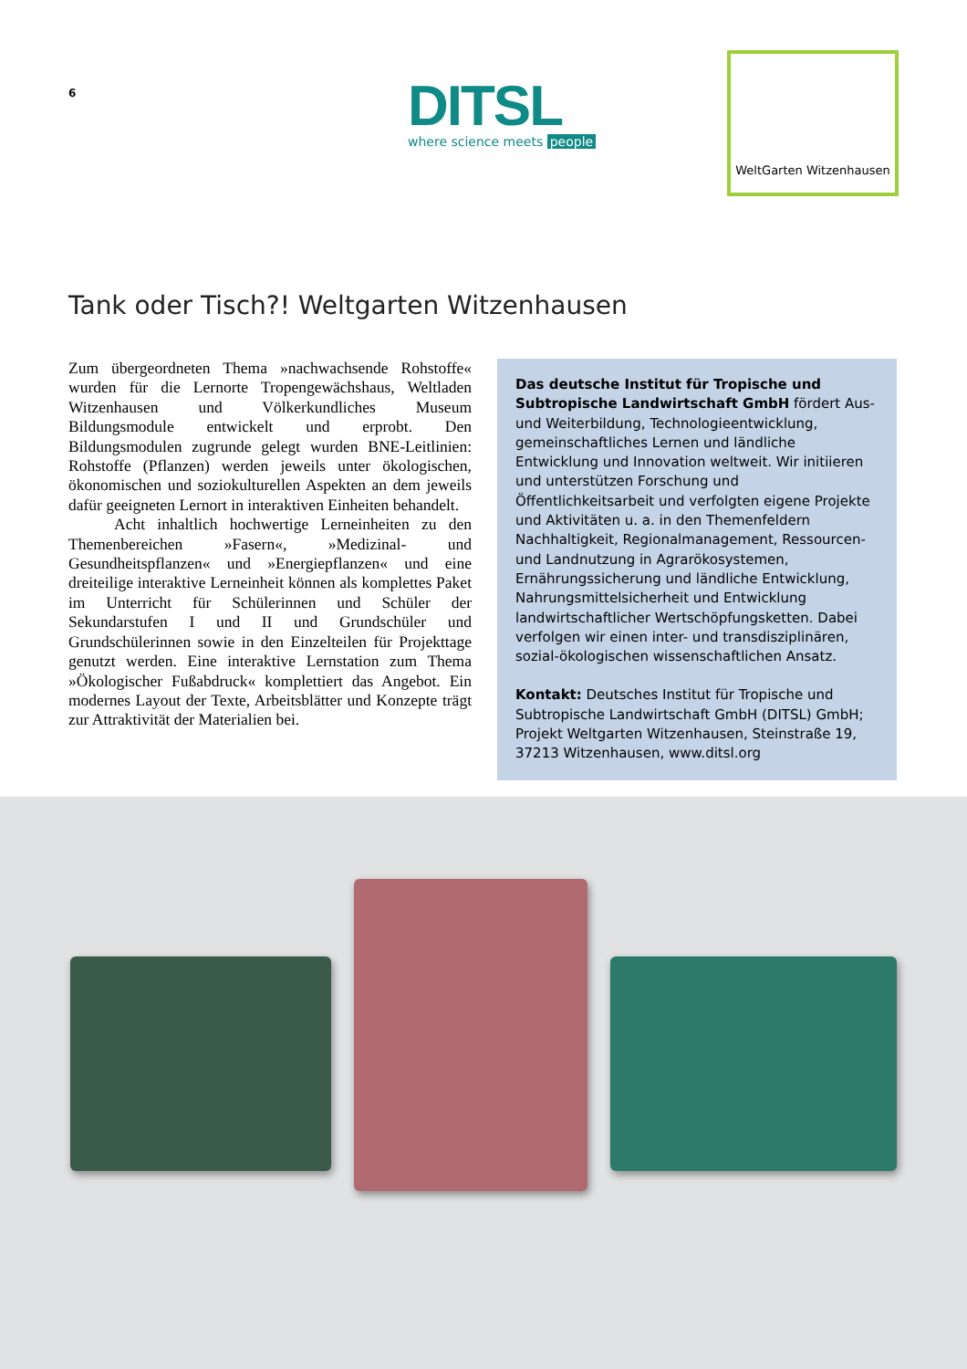6
DITSL
where science meets people
WeltGarten Witzenhausen
Tank oder Tisch?! Weltgarten Witzenhausen
Zum übergeordneten Thema »nachwachsende Rohstoffe« wurden für die Lernorte Tropengewächshaus, Weltladen Witzenhausen und Völkerkundliches Museum Bildungsmodule entwickelt und erprobt. Den Bildungsmodulen zugrunde gelegt wurden BNE-Leitlinien: Rohstoffe (Pflanzen) werden jeweils unter ökologischen, ökonomischen und soziokulturellen Aspekten an dem jeweils dafür geeigneten Lernort in interaktiven Einheiten behandelt.
Acht inhaltlich hochwertige Lerneinheiten zu den Themenbereichen »Fasern«, »Medizinal- und Gesundheitspflanzen« und »Energiepflanzen« und eine dreiteilige interaktive Lerneinheit können als komplettes Paket im Unterricht für Schülerinnen und Schüler der Sekundarstufen I und II und Grundschüler und Grundschülerinnen sowie in den Einzelteilen für Projekttage genutzt werden. Eine interaktive Lernstation zum Thema »Ökologischer Fußabdruck« komplettiert das Angebot. Ein modernes Layout der Texte, Arbeitsblätter und Konzepte trägt zur Attraktivität der Materialien bei.
Das deutsche Institut für Tropische und Subtropische Landwirtschaft GmbH fördert Aus- und Weiterbildung, Technologieentwicklung, gemeinschaftliches Lernen und ländliche Entwicklung und Innovation weltweit. Wir initiieren und unterstützen Forschung und Öffentlichkeitsarbeit und verfolgten eigene Projekte und Aktivitäten u. a. in den Themenfeldern Nachhaltigkeit, Regionalmanagement, Ressourcen- und Landnutzung in Agrarökosystemen, Ernährungssicherung und ländliche Entwicklung, Nahrungsmittelsicherheit und Entwicklung landwirtschaftlicher Wertschöpfungsketten. Dabei verfolgen wir einen inter- und transdisziplinären, sozial-ökologischen wissenschaftlichen Ansatz.
Kontakt: Deutsches Institut für Tropische und Subtropische Landwirtschaft GmbH (DITSL) GmbH; Projekt Weltgarten Witzenhausen, Steinstraße 19, 37213 Witzenhausen, www.ditsl.org